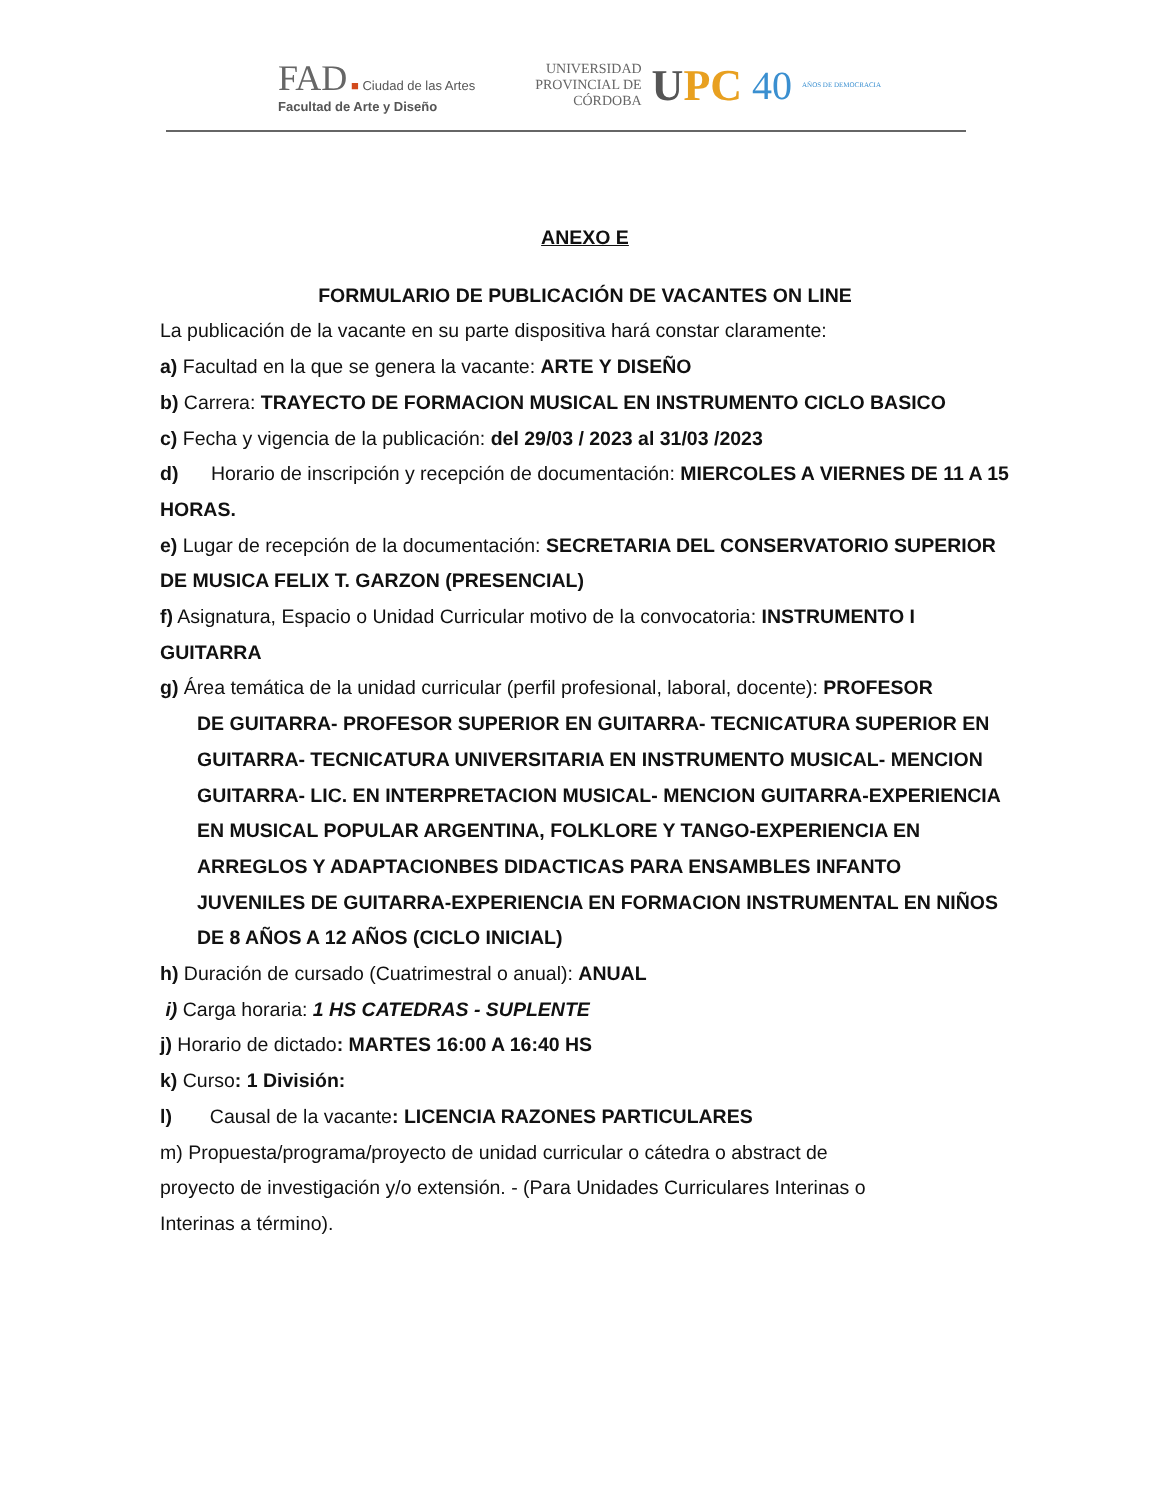FAD ■ Ciudad de las Artes
Facultad de Arte y Diseño
UNIVERSIDAD
PROVINCIAL DE
CÓRDOBA
UPC 40 AÑOS DE DEMOCRACIA
ANEXO E
FORMULARIO DE PUBLICACIÓN DE VACANTES ON LINE
La publicación de la vacante en su parte dispositiva hará constar claramente:
a) Facultad en la que se genera la vacante: ARTE Y DISEÑO
b) Carrera: TRAYECTO DE FORMACION MUSICAL EN INSTRUMENTO CICLO BASICO
c) Fecha y vigencia de la publicación: del 29/03 / 2023 al 31/03 /2023
d) Horario de inscripción y recepción de documentación: MIERCOLES A VIERNES DE 11 A 15 HORAS.
e) Lugar de recepción de la documentación: SECRETARIA DEL CONSERVATORIO SUPERIOR DE MUSICA FELIX T. GARZON (PRESENCIAL)
f) Asignatura, Espacio o Unidad Curricular motivo de la convocatoria: INSTRUMENTO I GUITARRA
g) Área temática de la unidad curricular (perfil profesional, laboral, docente): PROFESOR
DE GUITARRA- PROFESOR SUPERIOR EN GUITARRA- TECNICATURA SUPERIOR EN GUITARRA- TECNICATURA UNIVERSITARIA EN INSTRUMENTO MUSICAL- MENCION GUITARRA- LIC. EN INTERPRETACION MUSICAL- MENCION GUITARRA-EXPERIENCIA EN MUSICAL POPULAR ARGENTINA, FOLKLORE Y TANGO-EXPERIENCIA EN ARREGLOS Y ADAPTACIONBES DIDACTICAS PARA ENSAMBLES INFANTO JUVENILES DE GUITARRA-EXPERIENCIA EN FORMACION INSTRUMENTAL EN NIÑOS DE 8 AÑOS A 12 AÑOS (CICLO INICIAL)
h) Duración de cursado (Cuatrimestral o anual): ANUAL
i) Carga horaria: 1 HS CATEDRAS - SUPLENTE
j) Horario de dictado: MARTES 16:00 A 16:40 HS
k) Curso: 1 División:
l) Causal de la vacante: LICENCIA RAZONES PARTICULARES
m) Propuesta/programa/proyecto de unidad curricular o cátedra o abstract de
proyecto de investigación y/o extensión. - (Para Unidades Curriculares Interinas o
Interinas a término).